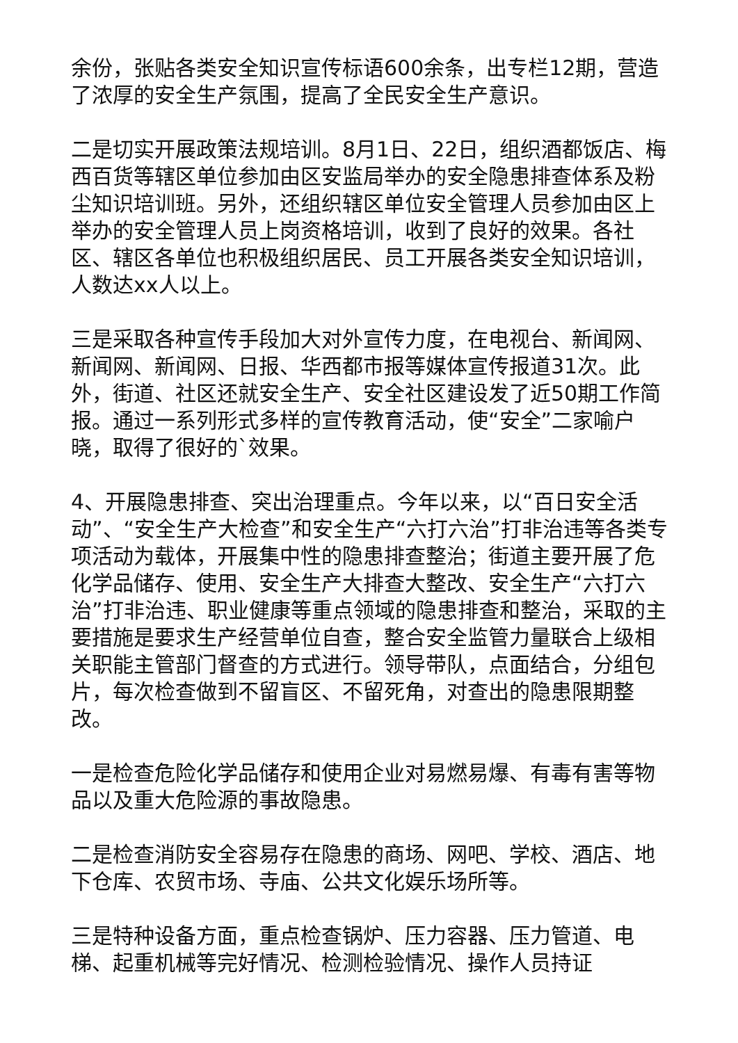余份，张贴各类安全知识宣传标语600余条，出专栏12期，营造了浓厚的安全生产氛围，提高了全民安全生产意识。
二是切实开展政策法规培训。8月1日、22日，组织酒都饭店、梅西百货等辖区单位参加由区安监局举办的安全隐患排查体系及粉尘知识培训班。另外，还组织辖区单位安全管理人员参加由区上举办的安全管理人员上岗资格培训，收到了良好的效果。各社区、辖区各单位也积极组织居民、员工开展各类安全知识培训，人数达xx人以上。
三是采取各种宣传手段加大对外宣传力度，在电视台、新闻网、新闻网、新闻网、日报、华西都市报等媒体宣传报道31次。此外，街道、社区还就安全生产、安全社区建设发了近50期工作简报。通过一系列形式多样的宣传教育活动，使“安全”二家喻户晓，取得了很好的`效果。
4、开展隐患排查、突出治理重点。今年以来，以“百日安全活动”、“安全生产大检查”和安全生产“六打六治”打非治违等各类专项活动为载体，开展集中性的隐患排查整治；街道主要开展了危化学品储存、使用、安全生产大排查大整改、安全生产“六打六治”打非治违、职业健康等重点领域的隐患排查和整治，采取的主要措施是要求生产经营单位自查，整合安全监管力量联合上级相关职能主管部门督查的方式进行。领导带队，点面结合，分组包片，每次检查做到不留盲区、不留死角，对查出的隐患限期整改。
一是检查危险化学品储存和使用企业对易燃易爆、有毒有害等物品以及重大危险源的事故隐患。
二是检查消防安全容易存在隐患的商场、网吧、学校、酒店、地下仓库、农贸市场、寺庙、公共文化娱乐场所等。
三是特种设备方面，重点检查锅炉、压力容器、压力管道、电梯、起重机械等完好情况、检测检验情况、操作人员持证